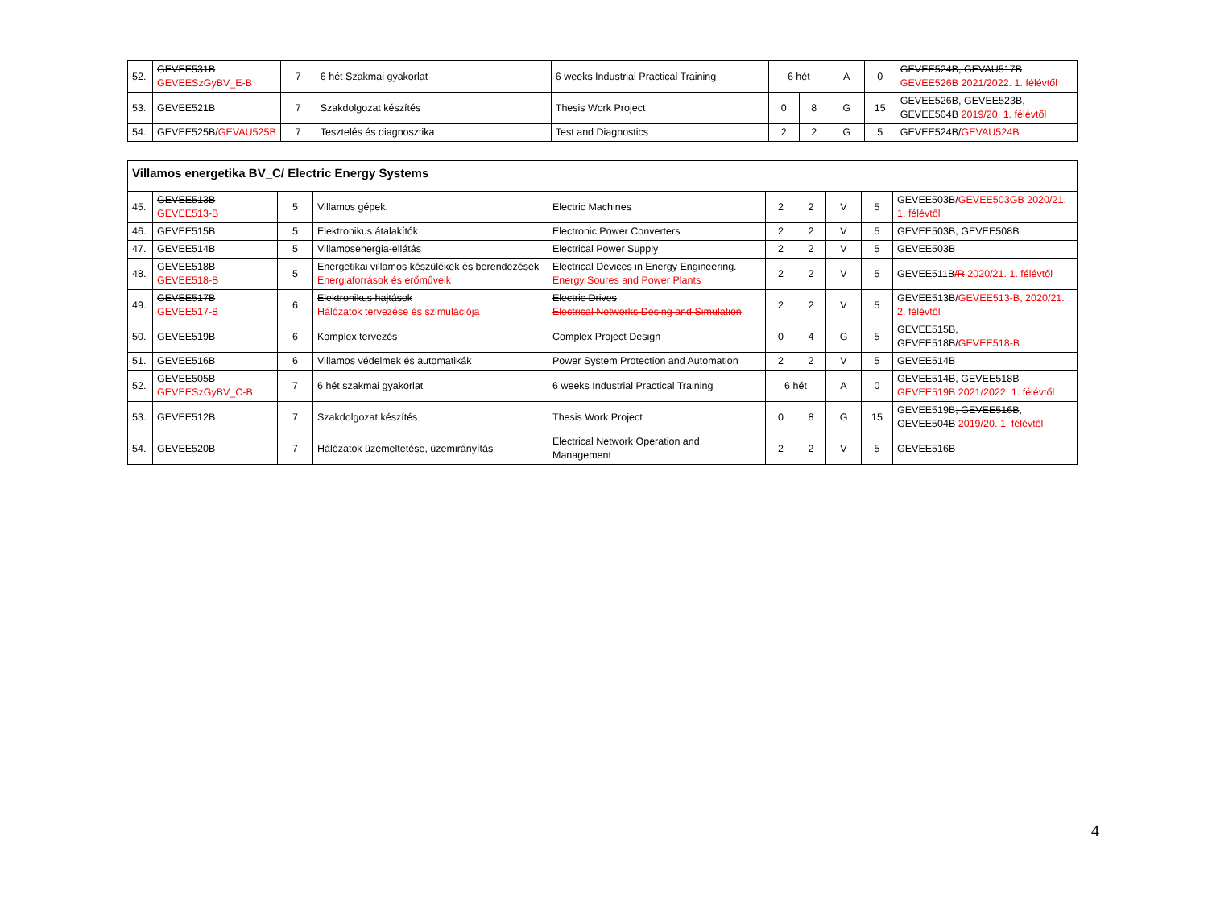| 52. | GEVEE531B GEVEESzGyBV_E-B | 7 | 6 hét Szakmai gyakorlat | 6 weeks Industrial Practical Training | 6 hét | | A | 0 | GEVEE524B, GEVAU517B GEVEE526B 2021/2022. 1. félévtől |
| 53. | GEVEE521B | 7 | Szakdolgozat készítés | Thesis Work Project | 0 | 8 | G | 15 | GEVEE526B, GEVEE523B , GEVEE504B 2019/20. 1. félévtől |
| 54. | GEVEE525B/ GEVAU525B | 7 | Tesztelés és diagnosztika | Test and Diagnostics | 2 | 2 | G | 5 | GEVEE524B/ GEVAU524B |
| Villamos energetika BV_C/ Electric Energy Systems | | | | | | | | | |
| --- | --- | --- | --- | --- | --- | --- | --- | --- | --- |
| 45. | GEVEE513B GEVEE513-B | 5 | Villamos gépek. | Electric Machines | 2 | 2 | V | 5 | GEVEE503B/ GEVEE503GB 2020/21. 1. félévtől |
| 46. | GEVEE515B | 5 | Elektronikus átalakítók | Electronic Power Converters | 2 | 2 | V | 5 | GEVEE503B, GEVEE508B |
| 47. | GEVEE514B | 5 | Villamosenergia-ellátás | Electrical Power Supply | 2 | 2 | V | 5 | GEVEE503B |
| 48. | GEVEE518B GEVEE518-B | 5 | Energetikai villamos készülékek és berendezések Energiaforrások és erőműveik | Electrical Devices in Energy Engineering. Energy Soures and Power Plants | 2 | 2 | V | 5 | GEVEE511B /R 2020/21. 1. félévtől |
| 49. | GEVEE517B GEVEE517-B | 6 | Elektronikus hajtások Hálózatok tervezése és szimulációja | Electric Drives Electrical Networks Desing and Simulation | 2 | 2 | V | 5 | GEVEE513B/ GEVEE513-B, 2020/21. 2. félévtől |
| 50. | GEVEE519B | 6 | Komplex tervezés | Complex Project Design | 0 | 4 | G | 5 | GEVEE515B, GEVEE518B/ GEVEE518-B |
| 51. | GEVEE516B | 6 | Villamos védelmek és automatikák | Power System Protection and Automation | 2 | 2 | V | 5 | GEVEE514B |
| 52. | GEVEE505B GEVEESzGyBV_C-B | 7 | 6 hét szakmai gyakorlat | 6 weeks Industrial Practical Training | 6 hét | | A | 0 | GEVEE514B, GEVEE518B GEVEE519B 2021/2022. 1. félévtől |
| 53. | GEVEE512B | 7 | Szakdolgozat készítés | Thesis Work Project | 0 | 8 | G | 15 | GEVEE519B , GEVEE516B , GEVEE504B 2019/20. 1. félévtől |
| 54. | GEVEE520B | 7 | Hálózatok üzemeltetése, üzemirányítás | Electrical Network Operation and Management | 2 | 2 | V | 5 | GEVEE516B |
4